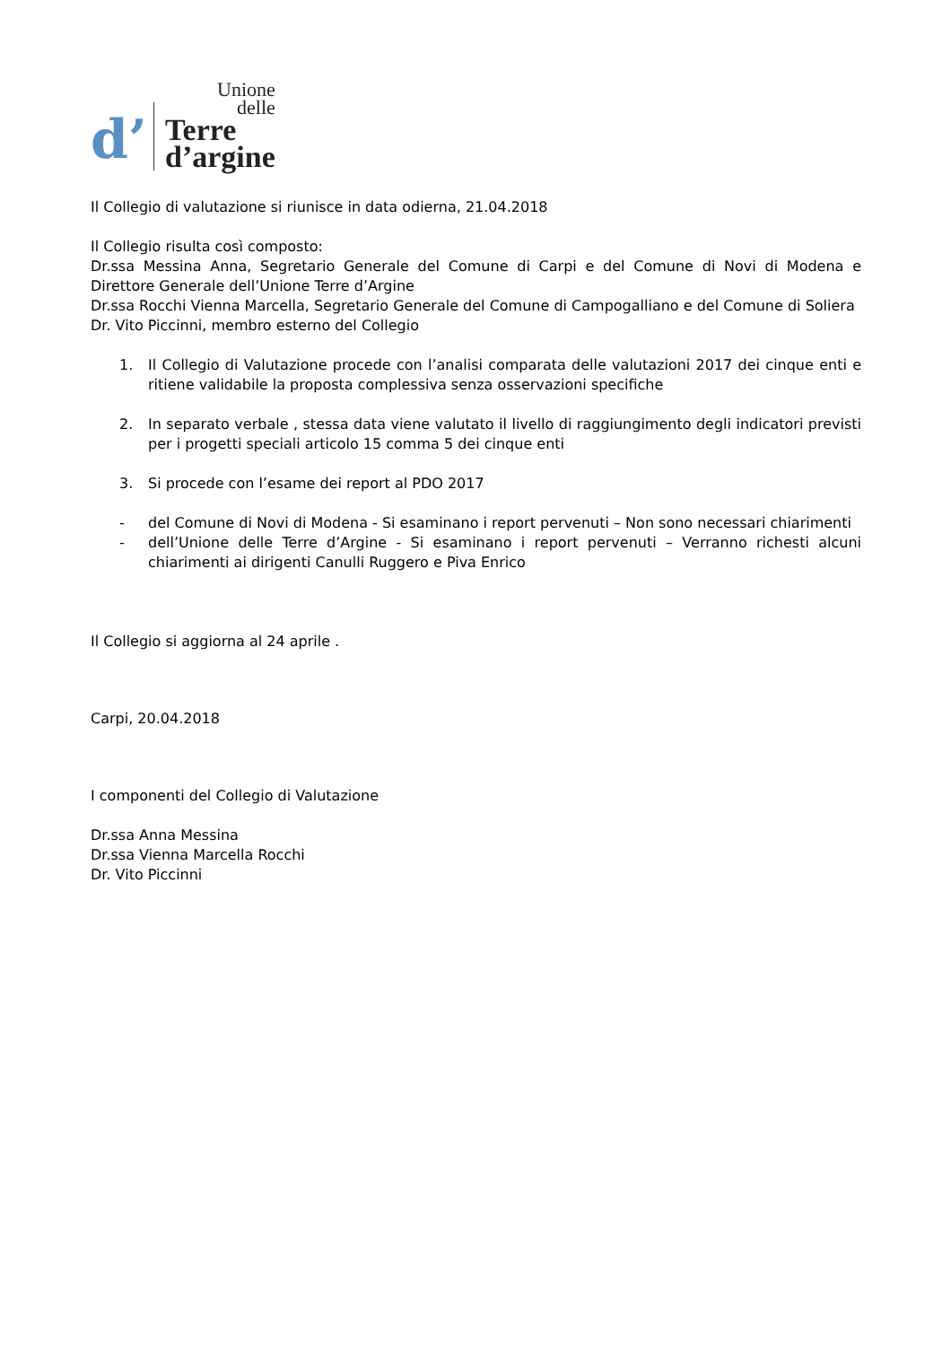d’
Unione
delle
Terre
d’argine
Il Collegio di valutazione si riunisce in data odierna, 21.04.2018
Il Collegio risulta così composto:
Dr.ssa Messina Anna, Segretario Generale del Comune di Carpi e del Comune di Novi di Modena e Direttore Generale dell’Unione Terre d’Argine
Dr.ssa Rocchi Vienna Marcella, Segretario Generale del Comune di Campogalliano e del Comune di Soliera
Dr. Vito Piccinni, membro esterno del Collegio
1. Il Collegio di Valutazione procede con l’analisi comparata delle valutazioni 2017 dei cinque enti e ritiene validabile la proposta complessiva senza osservazioni specifiche
2. In separato verbale , stessa data viene valutato il livello di raggiungimento degli indicatori previsti per i progetti speciali articolo 15 comma 5 dei cinque enti
3. Si procede con l’esame dei report al PDO 2017
- del Comune di Novi di Modena - Si esaminano i report pervenuti – Non sono necessari chiarimenti
- dell’Unione delle Terre d’Argine - Si esaminano i report pervenuti – Verranno richesti alcuni chiarimenti ai dirigenti Canulli Ruggero e Piva Enrico
Il Collegio si aggiorna al 24 aprile .
Carpi, 20.04.2018
I componenti del Collegio di Valutazione
Dr.ssa Anna Messina
Dr.ssa Vienna Marcella Rocchi
Dr. Vito Piccinni